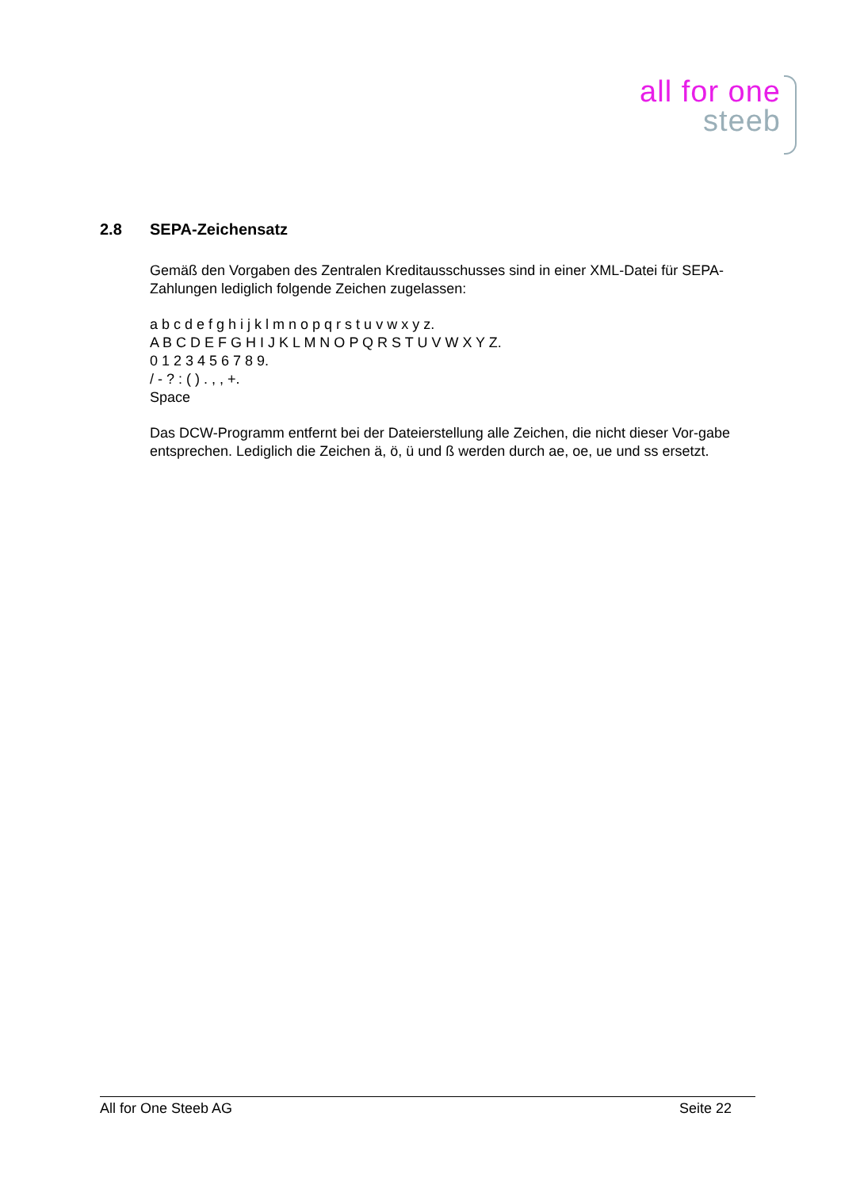all for one
steeb
2.8 SEPA-Zeichensatz
Gemäß den Vorgaben des Zentralen Kreditausschusses sind in einer XML-Datei für SEPA-Zahlungen lediglich folgende Zeichen zugelassen:
a b c d e f g h i j k l m n o p q r s t u v w x y z.
A B C D E F G H I J K L M N O P Q R S T U V W X Y Z.
0 1 2 3 4 5 6 7 8 9.
/ - ? : ( ) . , , +.
Space
Das DCW-Programm entfernt bei der Dateierstellung alle Zeichen, die nicht dieser Vor-gabe entsprechen. Lediglich die Zeichen ä, ö, ü und ß werden durch ae, oe, ue und ss ersetzt.
All for One Steeb AG Seite 22